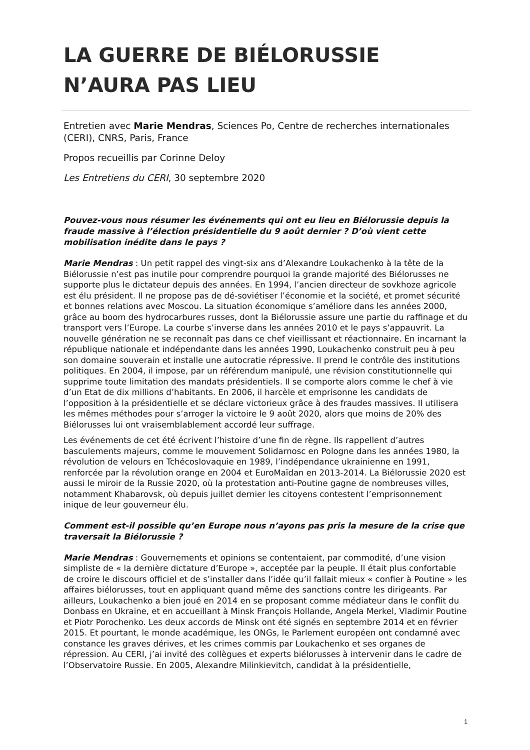LA GUERRE DE BIÉLORUSSIE N’AURA PAS LIEU
Entretien avec Marie Mendras, Sciences Po, Centre de recherches internationales (CERI), CNRS, Paris, France
Propos recueillis par Corinne Deloy
Les Entretiens du CERI, 30 septembre 2020
Pouvez-vous nous résumer les événements qui ont eu lieu en Biélorussie depuis la fraude massive à l’élection présidentielle du 9 août dernier ? D’où vient cette mobilisation inédite dans le pays ?
Marie Mendras : Un petit rappel des vingt-six ans d’Alexandre Loukachenko à la tête de la Biélorussie n’est pas inutile pour comprendre pourquoi la grande majorité des Biélorusses ne supporte plus le dictateur depuis des années. En 1994, l’ancien directeur de sovkhoze agricole est élu président. Il ne propose pas de dé-soviétiser l’économie et la société, et promet sécurité et bonnes relations avec Moscou. La situation économique s’améliore dans les années 2000, grâce au boom des hydrocarbures russes, dont la Biélorussie assure une partie du raffinage et du transport vers l’Europe. La courbe s’inverse dans les années 2010 et le pays s’appauvrit. La nouvelle génération ne se reconnaît pas dans ce chef vieillissant et réactionnaire. En incarnant la république nationale et indépendante dans les années 1990, Loukachenko construit peu à peu son domaine souverain et installe une autocratie répressive. Il prend le contrôle des institutions politiques. En 2004, il impose, par un référendum manipulé, une révision constitutionnelle qui supprime toute limitation des mandats présidentiels. Il se comporte alors comme le chef à vie d’un Etat de dix millions d’habitants. En 2006, il harcèle et emprisonne les candidats de l’opposition à la présidentielle et se déclare victorieux grâce à des fraudes massives. Il utilisera les mêmes méthodes pour s’arroger la victoire le 9 août 2020, alors que moins de 20% des Biélorusses lui ont vraisemblablement accordé leur suffrage.
Les événements de cet été écrivent l’histoire d’une fin de règne. Ils rappellent d’autres basculements majeurs, comme le mouvement Solidarnosc en Pologne dans les années 1980, la révolution de velours en Tchécoslovaquie en 1989, l’indépendance ukrainienne en 1991, renforcée par la révolution orange en 2004 et EuroMaïdan en 2013-2014. La Biélorussie 2020 est aussi le miroir de la Russie 2020, où la protestation anti-Poutine gagne de nombreuses villes, notamment Khabarovsk, où depuis juillet dernier les citoyens contestent l’emprisonnement inique de leur gouverneur élu.
Comment est-il possible qu’en Europe nous n’ayons pas pris la mesure de la crise que traversait la Biélorussie ?
Marie Mendras : Gouvernements et opinions se contentaient, par commodité, d’une vision simpliste de « la dernière dictature d’Europe », acceptée par la peuple. Il était plus confortable de croire le discours officiel et de s’installer dans l’idée qu’il fallait mieux « confier à Poutine » les affaires biélorusses, tout en appliquant quand même des sanctions contre les dirigeants. Par ailleurs, Loukachenko a bien joué en 2014 en se proposant comme médiateur dans le conflit du Donbass en Ukraine, et en accueillant à Minsk François Hollande, Angela Merkel, Vladimir Poutine et Piotr Porochenko. Les deux accords de Minsk ont été signés en septembre 2014 et en février 2015. Et pourtant, le monde académique, les ONGs, le Parlement européen ont condamné avec constance les graves dérives, et les crimes commis par Loukachenko et ses organes de répression. Au CERI, j’ai invité des collègues et experts biélorusses à intervenir dans le cadre de l’Observatoire Russie. En 2005, Alexandre Milinkievitch, candidat à la présidentielle,
1